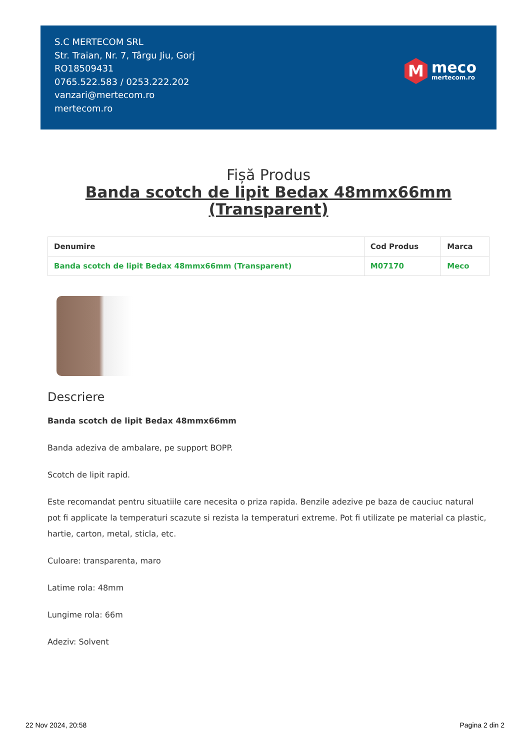S.C MERTECOM SRL
Str. Traian, Nr. 7, Târgu Jiu, Gorj
RO18509431
0765.522.583 / 0253.222.202
vanzari@mertecom.ro
mertecom.ro
M
meco
mertecom.ro
Fișă Produs
Banda scotch de lipit Bedax 48mmx66mm
(Transparent)
| Denumire | Cod Produs | Marca |
| --- | --- | --- |
| Banda scotch de lipit Bedax 48mmx66mm (Transparent) | M07170 | Meco |
Descriere
Banda scotch de lipit Bedax 48mmx66mm
Banda adeziva de ambalare, pe support BOPP.
Scotch de lipit rapid.
Este recomandat pentru situatiile care necesita o priza rapida. Benzile adezive pe baza de cauciuc natural pot fi applicate la temperaturi scazute si rezista la temperaturi extreme. Pot fi utilizate pe material ca plastic, hartie, carton, metal, sticla, etc.
Culoare: transparenta, maro
Latime rola: 48mm
Lungime rola: 66m
Adeziv: Solvent
22 Nov 2024, 20:58 Pagina 2 din 2